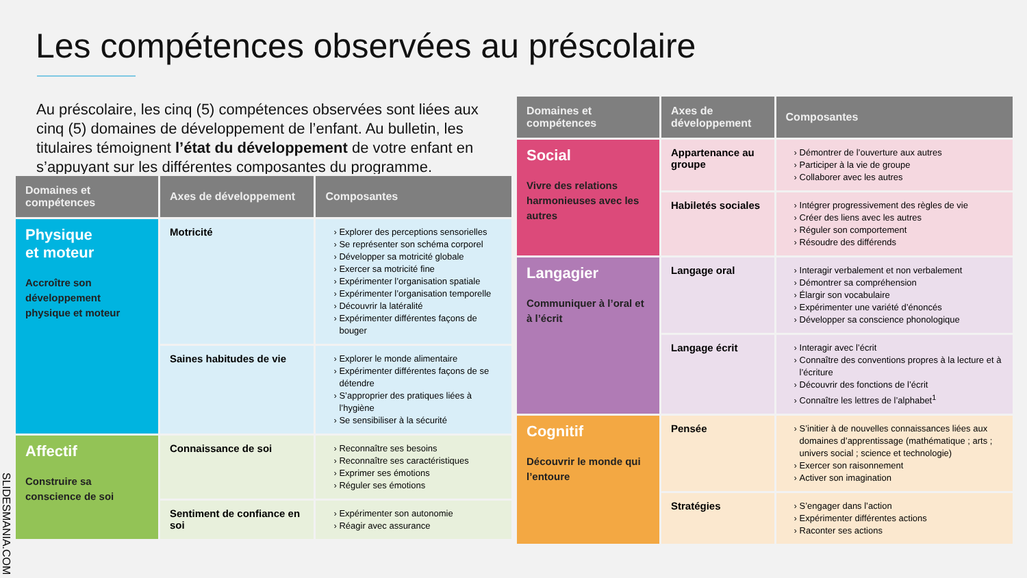Les compétences observées au préscolaire
Au préscolaire, les cinq (5) compétences observées sont liées aux cinq (5) domaines de développement de l’enfant. Au bulletin, les titulaires témoignent l’état du développement de votre enfant en s’appuyant sur les différentes composantes du programme.
| Domaines et compétences | Axes de développement | Composantes |
| --- | --- | --- |
| Physique et moteur Accroître son développement physique et moteur | Motricité | Explorer des perceptions sensorielles Se représenter son schéma corporel Développer sa motricité globale Exercer sa motricité fine Expérimenter l’organisation spatiale Expérimenter l’organisation temporelle Découvrir la latéralité Expérimenter différentes façons de bouger |
| | Saines habitudes de vie | Explorer le monde alimentaire Expérimenter différentes façons de se détendre S’approprier des pratiques liées à l’hygiène Se sensibiliser à la sécurité |
| Affectif Construire sa conscience de soi | Connaissance de soi | Reconnaître ses besoins Reconnaître ses caractéristiques Exprimer ses émotions Réguler ses émotions |
| | Sentiment de confiance en soi | Expérimenter son autonomie Réagir avec assurance |
| Domaines et compétences | Axes de développement | Composantes |
| --- | --- | --- |
| Social Vivre des relations harmonieuses avec les autres | Appartenance au groupe | Démontrer de l’ouverture aux autres Participer à la vie de groupe Collaborer avec les autres |
| | Habiletés sociales | Intégrer progressivement des règles de vie Créer des liens avec les autres Réguler son comportement Résoudre des différends |
| Langagier Communiquer à l’oral et à l’écrit | Langage oral | Interagir verbalement et non verbalement Démontrer sa compréhension Élargir son vocabulaire Expérimenter une variété d’énoncés Développer sa conscience phonologique |
| | Langage écrit | Interagir avec l’écrit Connaître des conventions propres à la lecture et à l’écriture Découvrir des fonctions de l’écrit Connaître les lettres de l’alphabet<sup>1</sup> |
| Cognitif Découvrir le monde qui l’entoure | Pensée | S’initier à de nouvelles connaissances liées aux domaines d’apprentissage (mathématique ; arts ; univers social ; science et technologie) Exercer son raisonnement Activer son imagination |
| | Stratégies | S’engager dans l’action Expérimenter différentes actions Raconter ses actions |
SLIDESMANIA.COM